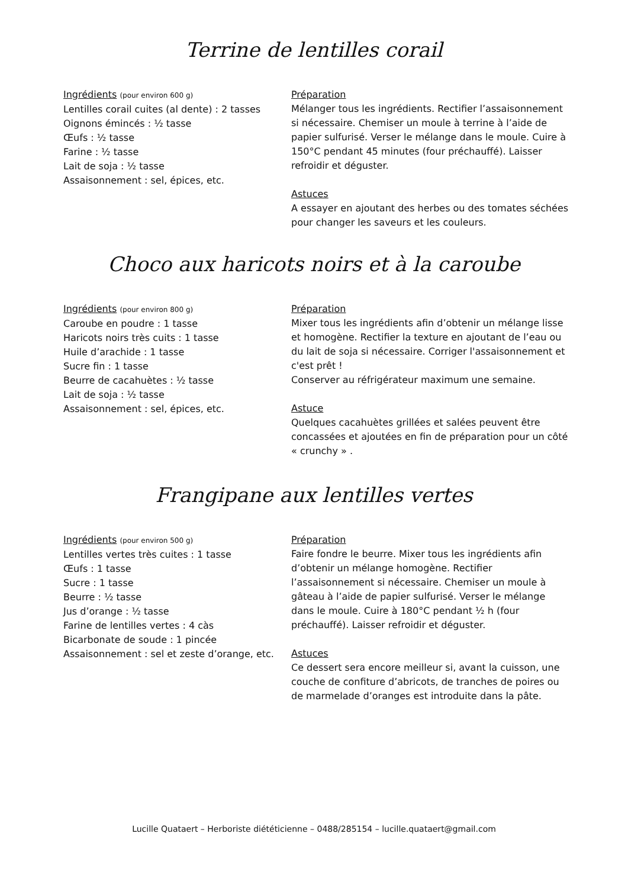Terrine de lentilles corail
Ingrédients (pour environ 600 g)
Lentilles corail cuites (al dente) : 2 tasses
Oignons émincés : ½ tasse
Œufs : ½ tasse
Farine : ½ tasse
Lait de soja : ½ tasse
Assaisonnement : sel, épices, etc.
Préparation
Mélanger tous les ingrédients. Rectifier l’assaisonnement si nécessaire. Chemiser un moule à terrine à l’aide de papier sulfurisé. Verser le mélange dans le moule. Cuire à 150°C pendant 45 minutes (four préchauffé). Laisser refroidir et déguster.
Astuces
A essayer en ajoutant des herbes ou des tomates séchées pour changer les saveurs et les couleurs.
Choco aux haricots noirs et à la caroube
Ingrédients (pour environ 800 g)
Caroube en poudre : 1 tasse
Haricots noirs très cuits : 1 tasse
Huile d’arachide : 1 tasse
Sucre fin : 1 tasse
Beurre de cacahuètes : ½ tasse
Lait de soja : ½ tasse
Assaisonnement : sel, épices, etc.
Préparation
Mixer tous les ingrédients afin d’obtenir un mélange lisse et homogène. Rectifier la texture en ajoutant de l’eau ou du lait de soja si nécessaire. Corriger l'assaisonnement et c'est prêt !
Conserver au réfrigérateur maximum une semaine.
Astuce
Quelques cacahuètes grillées et salées peuvent être concassées et ajoutées en fin de préparation pour un côté « crunchy » .
Frangipane aux lentilles vertes
Ingrédients (pour environ 500 g)
Lentilles vertes très cuites : 1 tasse
Œufs : 1 tasse
Sucre : 1 tasse
Beurre : ½ tasse
Jus d’orange : ½ tasse
Farine de lentilles vertes : 4 càs
Bicarbonate de soude : 1 pincée
Assaisonnement : sel et zeste d’orange, etc.
Préparation
Faire fondre le beurre. Mixer tous les ingrédients afin d’obtenir un mélange homogène. Rectifier l’assaisonnement si nécessaire. Chemiser un moule à gâteau à l’aide de papier sulfurisé. Verser le mélange dans le moule. Cuire à 180°C pendant ½ h (four préchauffé). Laisser refroidir et déguster.
Astuces
Ce dessert sera encore meilleur si, avant la cuisson, une couche de confiture d’abricots, de tranches de poires ou de marmelade d’oranges est introduite dans la pâte.
Lucille Quataert – Herboriste diététicienne – 0488/285154 – lucille.quataert@gmail.com